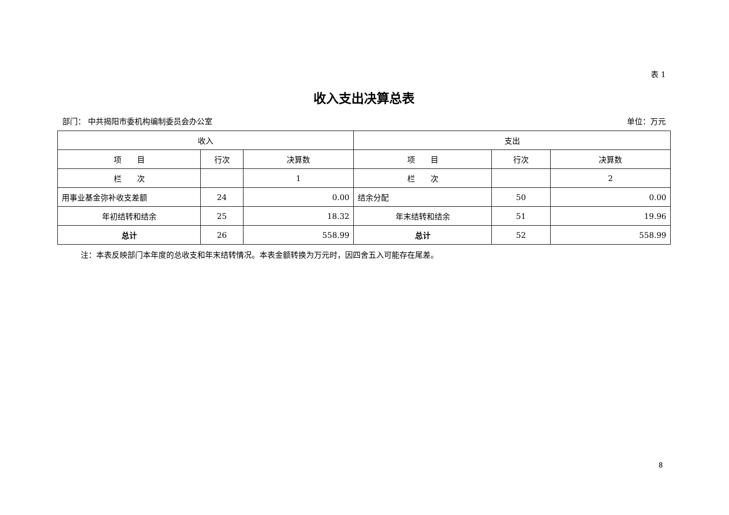表 1
收入支出决算总表
部门： 中共揭阳市委机构编制委员会办公室 单位：万元
| 收入 | | | 支出 | | |
| --- | --- | --- | --- | --- | --- |
| 项 目 | 行次 | 决算数 | 项 目 | 行次 | 决算数 |
| 栏 次 | | 1 | 栏 次 | | 2 |
| 用事业基金弥补收支差额 | 24 | 0.00 | 结余分配 | 50 | 0.00 |
| 年初结转和结余 | 25 | 18.32 | 年末结转和结余 | 51 | 19.96 |
| 总计 | 26 | 558.99 | 总计 | 52 | 558.99 |
注：本表反映部门本年度的总收支和年末结转情况。本表金额转换为万元时，因四舍五入可能存在尾差。
8